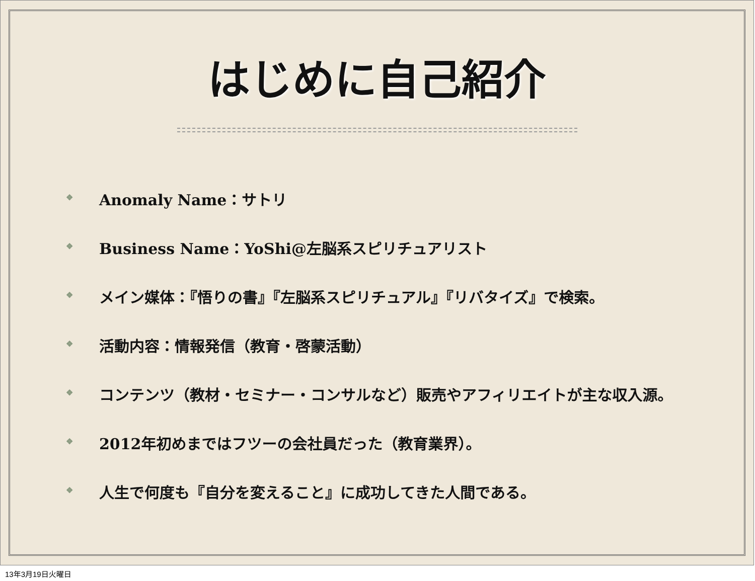はじめに自己紹介
❖ Anomaly Name：サトリ
❖ Business Name：YoShi@左脳系スピリチュアリスト
❖ メイン媒体：『悟りの書』『左脳系スピリチュアル』『リバタイズ』で検索。
❖ 活動内容：情報発信（教育・啓蒙活動）
❖ コンテンツ（教材・セミナー・コンサルなど）販売やアフィリエイトが主な収入源。
❖ 2012年初めまではフツーの会社員だった（教育業界）。
❖ 人生で何度も『自分を変えること』に成功してきた人間である。
13年3月19日火曜日